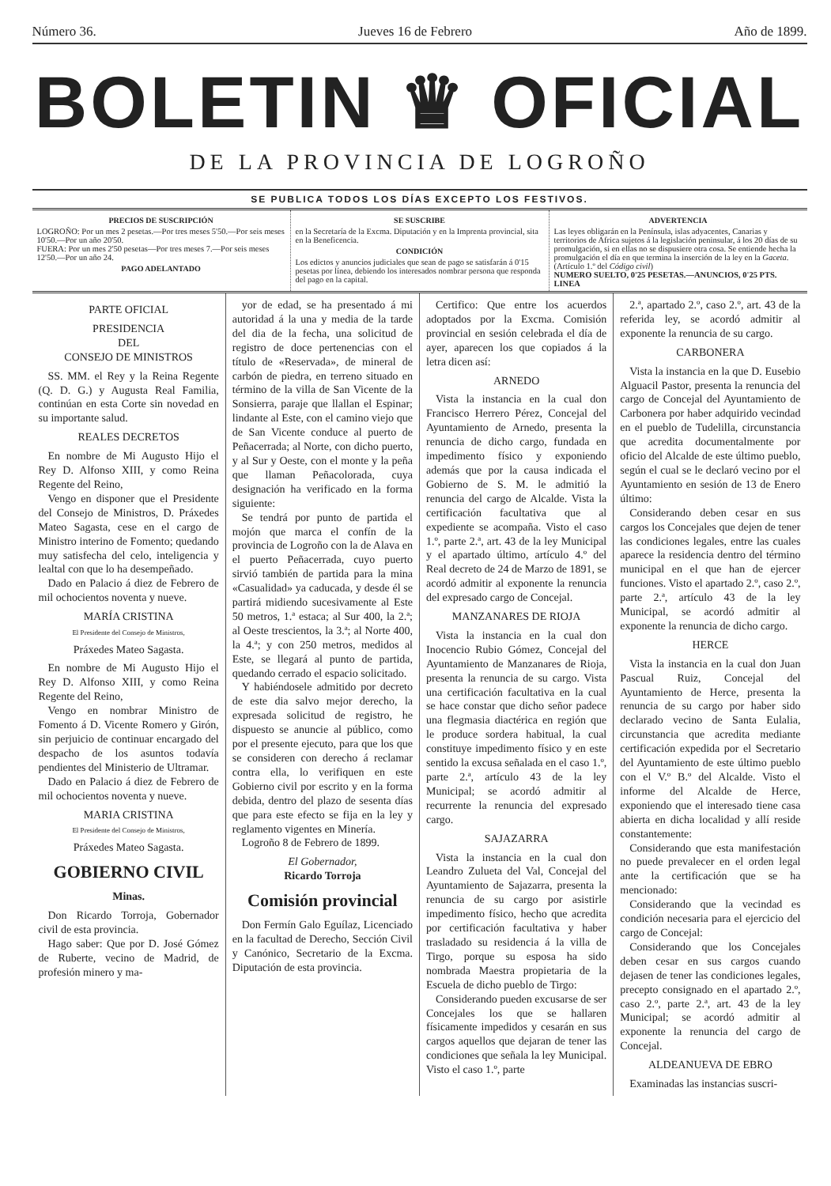Número 36. Jueves 16 de Febrero Año de 1899.
BOLETIN ♛ OFICIAL
DE LA PROVINCIA DE LOGROÑO
SE PUBLICA TODOS LOS DÍAS EXCEPTO LOS FESTIVOS.
PRECIOS DE SUSCRIPCIÓN
LOGROÑO: Por un mes 2 pesetas.—Por tres meses 5'50.—Por seis meses 10'50.—Por un año 20'50.
FUERA: Por un mes 2'50 pesetas—Por tres meses 7.—Por seis meses 12'50.—Por un año 24.
PAGO ADELANTADO
SE SUSCRIBE
en la Secretaría de la Excma. Diputación y en la Imprenta provincial, sita en la Beneficencia.
CONDICIÓN
Los edictos y anuncios judiciales que sean de pago se satisfarán á 0'15 pesetas por línea, debiendo los interesados nombrar persona que responda del pago en la capital.
ADVERTENCIA
Las leyes obligarán en la Península, islas adyacentes, Canarias y territorios de Africa sujetos á la legislación peninsular, á los 20 días de su promulgación, si en ellas no se dispusiere otra cosa. Se entiende hecha la promulgación el día en que termina la inserción de la ley en la Gaceta. (Artículo 1.º del Código civil)
NUMERO SUELTO, 0'25 PESETAS.—ANUNCIOS, 0'25 PTS. LINEA
PARTE OFICIAL
PRESIDENCIA
DEL
CONSEJO DE MINISTROS
SS. MM. el Rey y la Reina Regente (Q. D. G.) y Augusta Real Familia, continúan en esta Corte sin novedad en su importante salud.
REALES DECRETOS
En nombre de Mi Augusto Hijo el Rey D. Alfonso XIII, y como Reina Regente del Reino,
Vengo en disponer que el Presidente del Consejo de Ministros, D. Práxedes Mateo Sagasta, cese en el cargo de Ministro interino de Fomento; quedando muy satisfecha del celo, inteligencia y lealtal con que lo ha desempeñado.
Dado en Palacio á diez de Febrero de mil ochocientos noventa y nueve.
MARÍA CRISTINA
El Presidente del Consejo de Ministros,
Práxedes Mateo Sagasta.
En nombre de Mi Augusto Hijo el Rey D. Alfonso XIII, y como Reina Regente del Reino,
Vengo en nombrar Ministro de Fomento á D. Vicente Romero y Girón, sin perjuicio de continuar encargado del despacho de los asuntos todavía pendientes del Ministerio de Ultramar.
Dado en Palacio á diez de Febrero de mil ochocientos noventa y nueve.
MARIA CRISTINA
El Presidente del Consejo de Ministros,
Práxedes Mateo Sagasta.
GOBIERNO CIVIL
Minas.
Don Ricardo Torroja, Gobernador civil de esta provincia.
Hago saber: Que por D. José Gómez de Ruberte, vecino de Madrid, de profesión minero y ma-
yor de edad, se ha presentado á mi autoridad á la una y media de la tarde del dia de la fecha, una solicitud de registro de doce pertenencias con el título de «Reservada», de mineral de carbón de piedra, en terreno situado en término de la villa de San Vicente de la Sonsierra, paraje que llallan el Espinar; lindante al Este, con el camino viejo que de San Vicente conduce al puerto de Peñacerrada; al Norte, con dicho puerto, y al Sur y Oeste, con el monte y la peña que llaman Peñacolorada, cuya designación ha verificado en la forma siguiente:
Se tendrá por punto de partida el mojón que marca el confín de la provincia de Logroño con la de Alava en el puerto Peñacerrada, cuyo puerto sirvió también de partida para la mina «Casualidad» ya caducada, y desde él se partirá midiendo sucesivamente al Este 50 metros, 1.ª estaca; al Sur 400, la 2.ª; al Oeste trescientos, la 3.ª; al Norte 400, la 4.ª; y con 250 metros, medidos al Este, se llegará al punto de partida, quedando cerrado el espacio solicitado.
Y habiéndosele admitido por decreto de este dia salvo mejor derecho, la expresada solicitud de registro, he dispuesto se anuncie al público, como por el presente ejecuto, para que los que se consideren con derecho á reclamar contra ella, lo verifiquen en este Gobierno civil por escrito y en la forma debida, dentro del plazo de sesenta días que para este efecto se fija en la ley y reglamento vigentes en Minería.
Logroño 8 de Febrero de 1899.
El Gobernador,
Ricardo Torroja
Comisión provincial
Don Fermín Galo Eguílaz, Licenciado en la facultad de Derecho, Sección Civil y Canónico, Secretario de la Excma. Diputación de esta provincia.
Certifico: Que entre los acuerdos adoptados por la Excma. Comisión provincial en sesión celebrada el día de ayer, aparecen los que copiados á la letra dicen así:
ARNEDO
Vista la instancia en la cual don Francisco Herrero Pérez, Concejal del Ayuntamiento de Arnedo, presenta la renuncia de dicho cargo, fundada en impedimento físico y exponiendo además que por la causa indicada el Gobierno de S. M. le admitió la renuncia del cargo de Alcalde. Vista la certificación facultativa que al expediente se acompaña. Visto el caso 1.º, parte 2.ª, art. 43 de la ley Municipal y el apartado último, artículo 4.º del Real decreto de 24 de Marzo de 1891, se acordó admitir al exponente la renuncia del expresado cargo de Concejal.
MANZANARES DE RIOJA
Vista la instancia en la cual don Inocencio Rubio Gómez, Concejal del Ayuntamiento de Manzanares de Rioja, presenta la renuncia de su cargo. Vista una certificación facultativa en la cual se hace constar que dicho señor padece una flegmasia diactérica en región que le produce sordera habitual, la cual constituye impedimento físico y en este sentido la excusa señalada en el caso 1.º, parte 2.ª, artículo 43 de la ley Municipal; se acordó admitir al recurrente la renuncia del expresado cargo.
SAJAZARRA
Vista la instancia en la cual don Leandro Zulueta del Val, Concejal del Ayuntamiento de Sajazarra, presenta la renuncia de su cargo por asistirle impedimento físico, hecho que acredita por certificación facultativa y haber trasladado su residencia á la villa de Tirgo, porque su esposa ha sido nombrada Maestra propietaria de la Escuela de dicho pueblo de Tirgo:
Considerando pueden excusarse de ser Concejales los que se hallaren físicamente impedidos y cesarán en sus cargos aquellos que dejaran de tener las condiciones que señala la ley Municipal. Visto el caso 1.º, parte
2.ª, apartado 2.º, caso 2.º, art. 43 de la referida ley, se acordó admitir al exponente la renuncia de su cargo.
CARBONERA
Vista la instancia en la que D. Eusebio Alguacil Pastor, presenta la renuncia del cargo de Concejal del Ayuntamiento de Carbonera por haber adquirido vecindad en el pueblo de Tudelilla, circunstancia que acredita documentalmente por oficio del Alcalde de este último pueblo, según el cual se le declaró vecino por el Ayuntamiento en sesión de 13 de Enero último:
Considerando deben cesar en sus cargos los Concejales que dejen de tener las condiciones legales, entre las cuales aparece la residencia dentro del término municipal en el que han de ejercer funciones. Visto el apartado 2.º, caso 2.º, parte 2.ª, artículo 43 de la ley Municipal, se acordó admitir al exponente la renuncia de dicho cargo.
HERCE
Vista la instancia en la cual don Juan Pascual Ruiz, Concejal del Ayuntamiento de Herce, presenta la renuncia de su cargo por haber sido declarado vecino de Santa Eulalia, circunstancia que acredita mediante certificación expedida por el Secretario del Ayuntamiento de este último pueblo con el V.º B.º del Alcalde. Visto el informe del Alcalde de Herce, exponiendo que el interesado tiene casa abierta en dicha localidad y allí reside constantemente:
Considerando que esta manifestación no puede prevalecer en el orden legal ante la certificación que se ha mencionado:
Considerando que la vecindad es condición necesaria para el ejercicio del cargo de Concejal:
Considerando que los Concejales deben cesar en sus cargos cuando dejasen de tener las condiciones legales, precepto consignado en el apartado 2.º, caso 2.º, parte 2.ª, art. 43 de la ley Municipal; se acordó admitir al exponente la renuncia del cargo de Concejal.
ALDEANUEVA DE EBRO
Examinadas las instancias suscri-